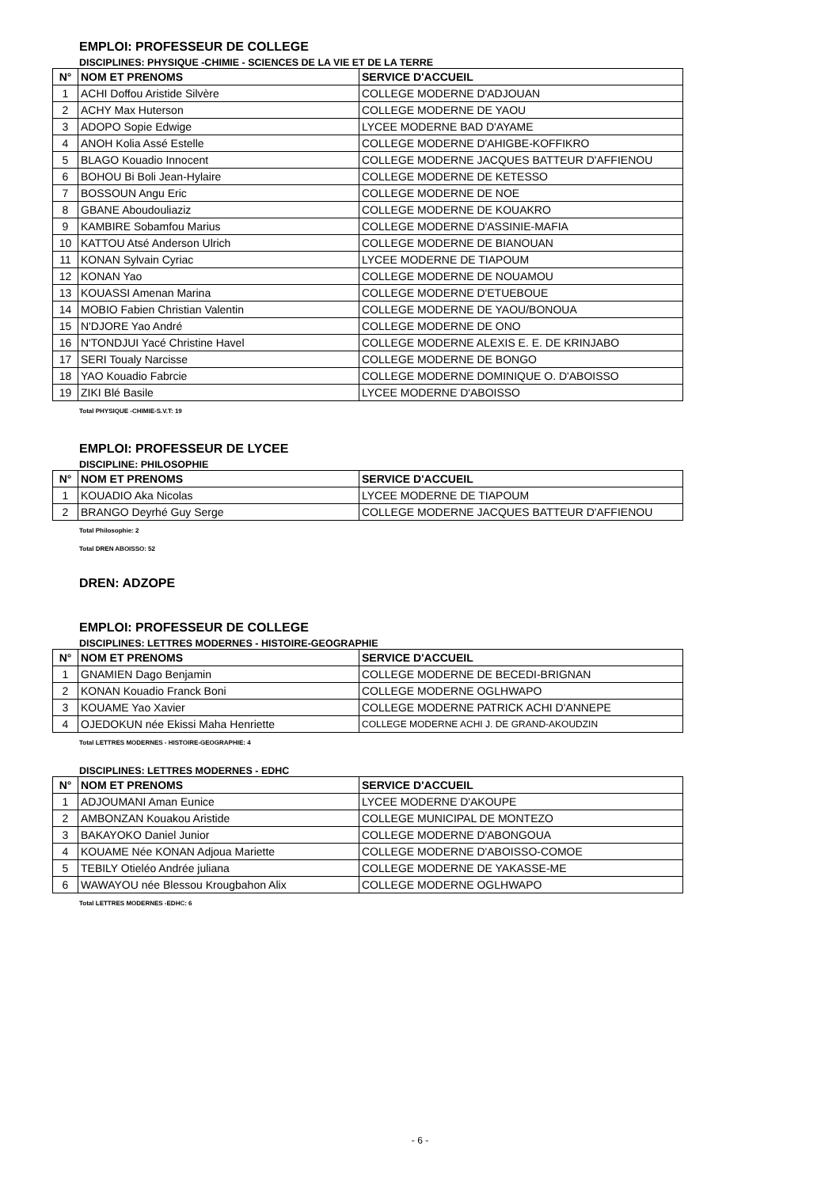EMPLOI: PROFESSEUR DE COLLEGE
DISCIPLINES: PHYSIQUE -CHIMIE - SCIENCES DE LA VIE ET DE LA TERRE
| N° | NOM ET PRENOMS | SERVICE D'ACCUEIL |
| --- | --- | --- |
| 1 | ACHI Doffou Aristide Silvère | COLLEGE MODERNE D'ADJOUAN |
| 2 | ACHY Max Huterson | COLLEGE MODERNE DE YAOU |
| 3 | ADOPO Sopie Edwige | LYCEE MODERNE BAD D'AYAME |
| 4 | ANOH Kolia Assé Estelle | COLLEGE MODERNE D'AHIGBE-KOFFIKRO |
| 5 | BLAGO Kouadio Innocent | COLLEGE MODERNE JACQUES BATTEUR D'AFFIENOU |
| 6 | BOHOU Bi Boli Jean-Hylaire | COLLEGE MODERNE DE KETESSO |
| 7 | BOSSOUN Angu Eric | COLLEGE MODERNE DE NOE |
| 8 | GBANE Aboudouliaziz | COLLEGE MODERNE DE KOUAKRO |
| 9 | KAMBIRE Sobamfou Marius | COLLEGE MODERNE D'ASSINIE-MAFIA |
| 10 | KATTOU Atsé Anderson Ulrich | COLLEGE MODERNE DE BIANOUAN |
| 11 | KONAN Sylvain Cyriac | LYCEE MODERNE DE TIAPOUM |
| 12 | KONAN Yao | COLLEGE MODERNE DE NOUAMOU |
| 13 | KOUASSI Amenan Marina | COLLEGE MODERNE D'ETUEBOUE |
| 14 | MOBIO Fabien Christian Valentin | COLLEGE MODERNE DE YAOU/BONOUA |
| 15 | N'DJORE Yao André | COLLEGE MODERNE DE ONO |
| 16 | N'TONDJUI Yacé Christine Havel | COLLEGE MODERNE ALEXIS E. E. DE KRINJABO |
| 17 | SERI Toualy Narcisse | COLLEGE MODERNE DE BONGO |
| 18 | YAO Kouadio Fabrcie | COLLEGE MODERNE DOMINIQUE O. D'ABOISSO |
| 19 | ZIKI Blé Basile | LYCEE MODERNE D'ABOISSO |
Total PHYSIQUE -CHIMIE-S.V.T: 19
EMPLOI: PROFESSEUR DE LYCEE
DISCIPLINE: PHILOSOPHIE
| N° | NOM ET PRENOMS | SERVICE D'ACCUEIL |
| --- | --- | --- |
| 1 | KOUADIO Aka Nicolas | LYCEE MODERNE DE TIAPOUM |
| 2 | BRANGO Deyrhé Guy Serge | COLLEGE MODERNE JACQUES BATTEUR D'AFFIENOU |
Total Philosophie: 2
Total DREN ABOISSO: 52
DREN: ADZOPE
EMPLOI: PROFESSEUR DE COLLEGE
DISCIPLINES: LETTRES MODERNES - HISTOIRE-GEOGRAPHIE
| N° | NOM ET PRENOMS | SERVICE D'ACCUEIL |
| --- | --- | --- |
| 1 | GNAMIEN Dago Benjamin | COLLEGE MODERNE DE BECEDI-BRIGNAN |
| 2 | KONAN Kouadio Franck Boni | COLLEGE MODERNE OGLHWAPO |
| 3 | KOUAME Yao Xavier | COLLEGE MODERNE PATRICK ACHI D'ANNEPE |
| 4 | OJEDOKUN née Ekissi Maha Henriette | COLLEGE MODERNE ACHI J. DE GRAND-AKOUDZIN |
Total LETTRES MODERNES - HISTOIRE-GEOGRAPHIE: 4
DISCIPLINES: LETTRES MODERNES - EDHC
| N° | NOM ET PRENOMS | SERVICE D'ACCUEIL |
| --- | --- | --- |
| 1 | ADJOUMANI Aman Eunice | LYCEE MODERNE D'AKOUPE |
| 2 | AMBONZAN Kouakou Aristide | COLLEGE MUNICIPAL DE MONTEZO |
| 3 | BAKAYOKO Daniel Junior | COLLEGE MODERNE D'ABONGOUA |
| 4 | KOUAME Née KONAN Adjoua Mariette | COLLEGE MODERNE D'ABOISSO-COMOE |
| 5 | TEBILY Otieléo Andrée juliana | COLLEGE MODERNE DE YAKASSE-ME |
| 6 | WAWAYOU née Blessou Krougbahon Alix | COLLEGE MODERNE OGLHWAPO |
Total LETTRES MODERNES -EDHC: 6
- 6 -